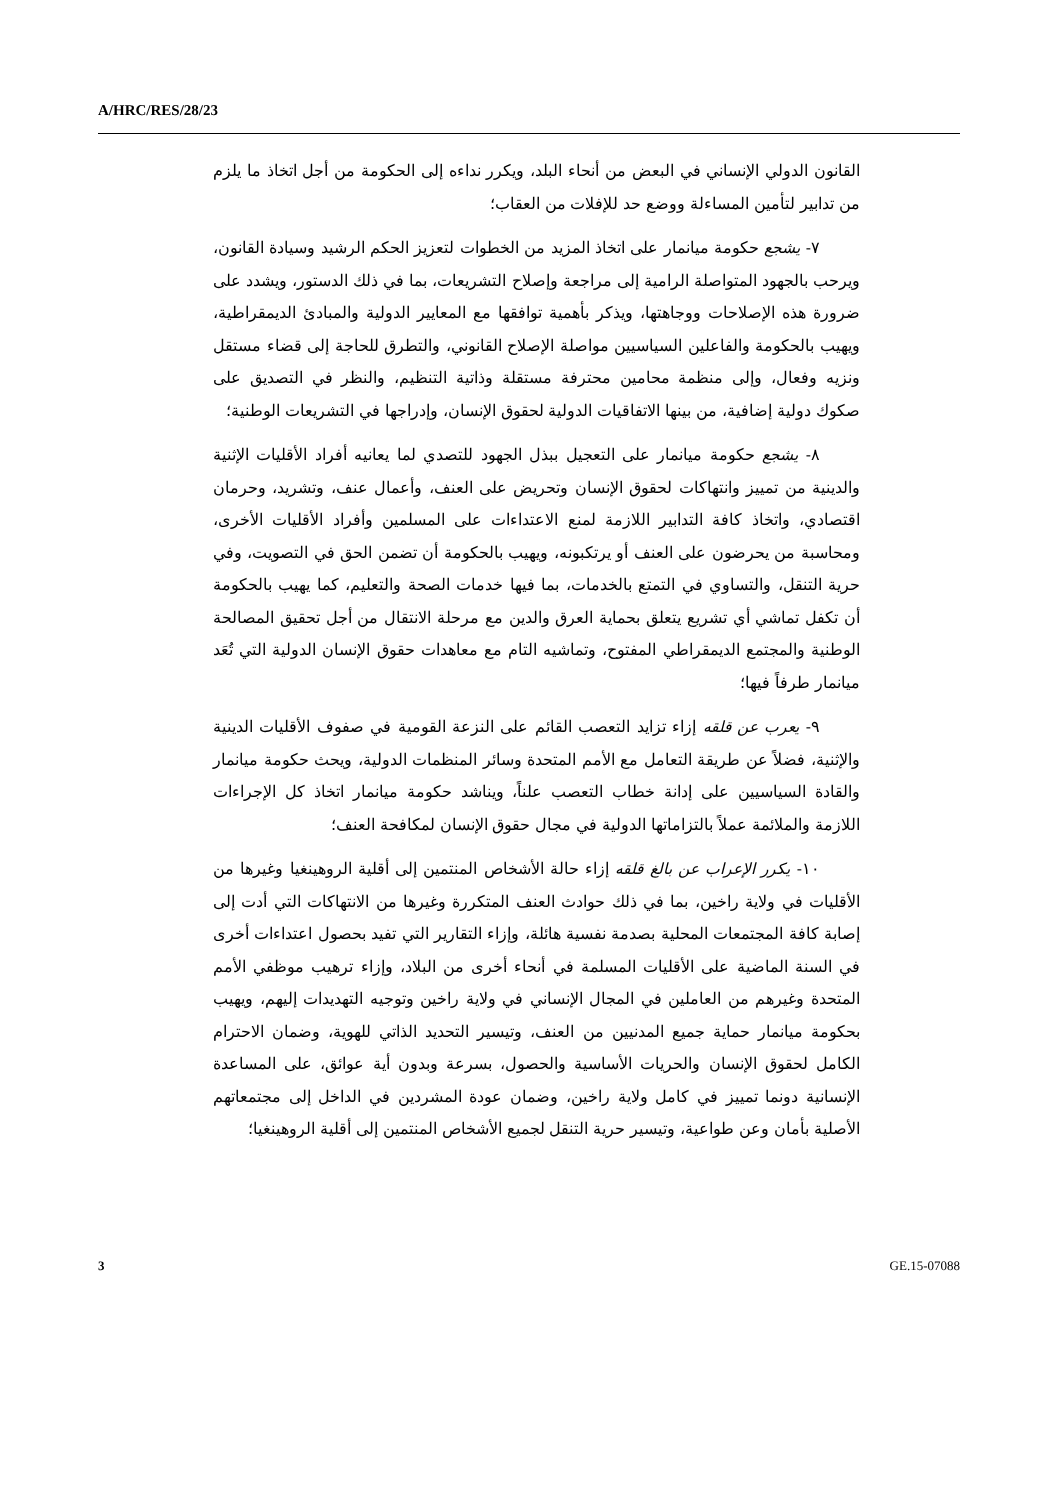A/HRC/RES/28/23
القانون الدولي الإنساني في البعض من أنحاء البلد، ويكرر نداءه إلى الحكومة من أجل اتخاذ ما يلزم من تدابير لتأمين المساءلة ووضع حد للإفلات من العقاب؛
٧- يشجع حكومة ميانمار على اتخاذ المزيد من الخطوات لتعزيز الحكم الرشيد وسيادة القانون، ويرحب بالجهود المتواصلة الرامية إلى مراجعة وإصلاح التشريعات، بما في ذلك الدستور، ويشدد على ضرورة هذه الإصلاحات ووجاهتها، ويذكر بأهمية توافقها مع المعايير الدولية والمبادئ الديمقراطية، ويهيب بالحكومة والفاعلين السياسيين مواصلة الإصلاح القانوني، والتطرق للحاجة إلى قضاء مستقل ونزيه وفعال، وإلى منظمة محامين محترفة مستقلة وذاتية التنظيم، والنظر في التصديق على صكوك دولية إضافية، من بينها الاتفاقيات الدولية لحقوق الإنسان، وإدراجها في التشريعات الوطنية؛
٨- يشجع حكومة ميانمار على التعجيل ببذل الجهود للتصدي لما يعانيه أفراد الأقليات الإثنية والدينية من تمييز وانتهاكات لحقوق الإنسان وتحريض على العنف، وأعمال عنف، وتشريد، وحرمان اقتصادي، واتخاذ كافة التدابير اللازمة لمنع الاعتداءات على المسلمين وأفراد الأقليات الأخرى، ومحاسبة من يحرضون على العنف أو يرتكبونه، ويهيب بالحكومة أن تضمن الحق في التصويت، وفي حرية التنقل، والتساوي في التمتع بالخدمات، بما فيها خدمات الصحة والتعليم، كما يهيب بالحكومة أن تكفل تماشي أي تشريع يتعلق بحماية العرق والدين مع مرحلة الانتقال من أجل تحقيق المصالحة الوطنية والمجتمع الديمقراطي المفتوح، وتماشيه التام مع معاهدات حقوق الإنسان الدولية التي تُعَد ميانمار طرفاً فيها؛
٩- يعرب عن قلقه إزاء تزايد التعصب القائم على النزعة القومية في صفوف الأقليات الدينية والإثنية، فضلاً عن طريقة التعامل مع الأمم المتحدة وسائر المنظمات الدولية، ويحث حكومة ميانمار والقادة السياسيين على إدانة خطاب التعصب علناً، ويناشد حكومة ميانمار اتخاذ كل الإجراءات اللازمة والملائمة عملاً بالتزاماتها الدولية في مجال حقوق الإنسان لمكافحة العنف؛
١٠- يكرر الإعراب عن بالغ قلقه إزاء حالة الأشخاص المنتمين إلى أقلية الروهينغيا وغيرها من الأقليات في ولاية راخين، بما في ذلك حوادث العنف المتكررة وغيرها من الانتهاكات التي أدت إلى إصابة كافة المجتمعات المحلية بصدمة نفسية هائلة، وإزاء التقارير التي تفيد بحصول اعتداءات أخرى في السنة الماضية على الأقليات المسلمة في أنحاء أخرى من البلاد، وإزاء ترهيب موظفي الأمم المتحدة وغيرهم من العاملين في المجال الإنساني في ولاية راخين وتوجيه التهديدات إليهم، ويهيب بحكومة ميانمار حماية جميع المدنيين من العنف، وتيسير التحديد الذاتي للهوية، وضمان الاحترام الكامل لحقوق الإنسان والحريات الأساسية والحصول، بسرعة وبدون أية عوائق، على المساعدة الإنسانية دونما تمييز في كامل ولاية راخين، وضمان عودة المشردين في الداخل إلى مجتمعاتهم الأصلية بأمان وعن طواعية، وتيسير حرية التنقل لجميع الأشخاص المنتمين إلى أقلية الروهينغيا؛
3 GE.15-07088